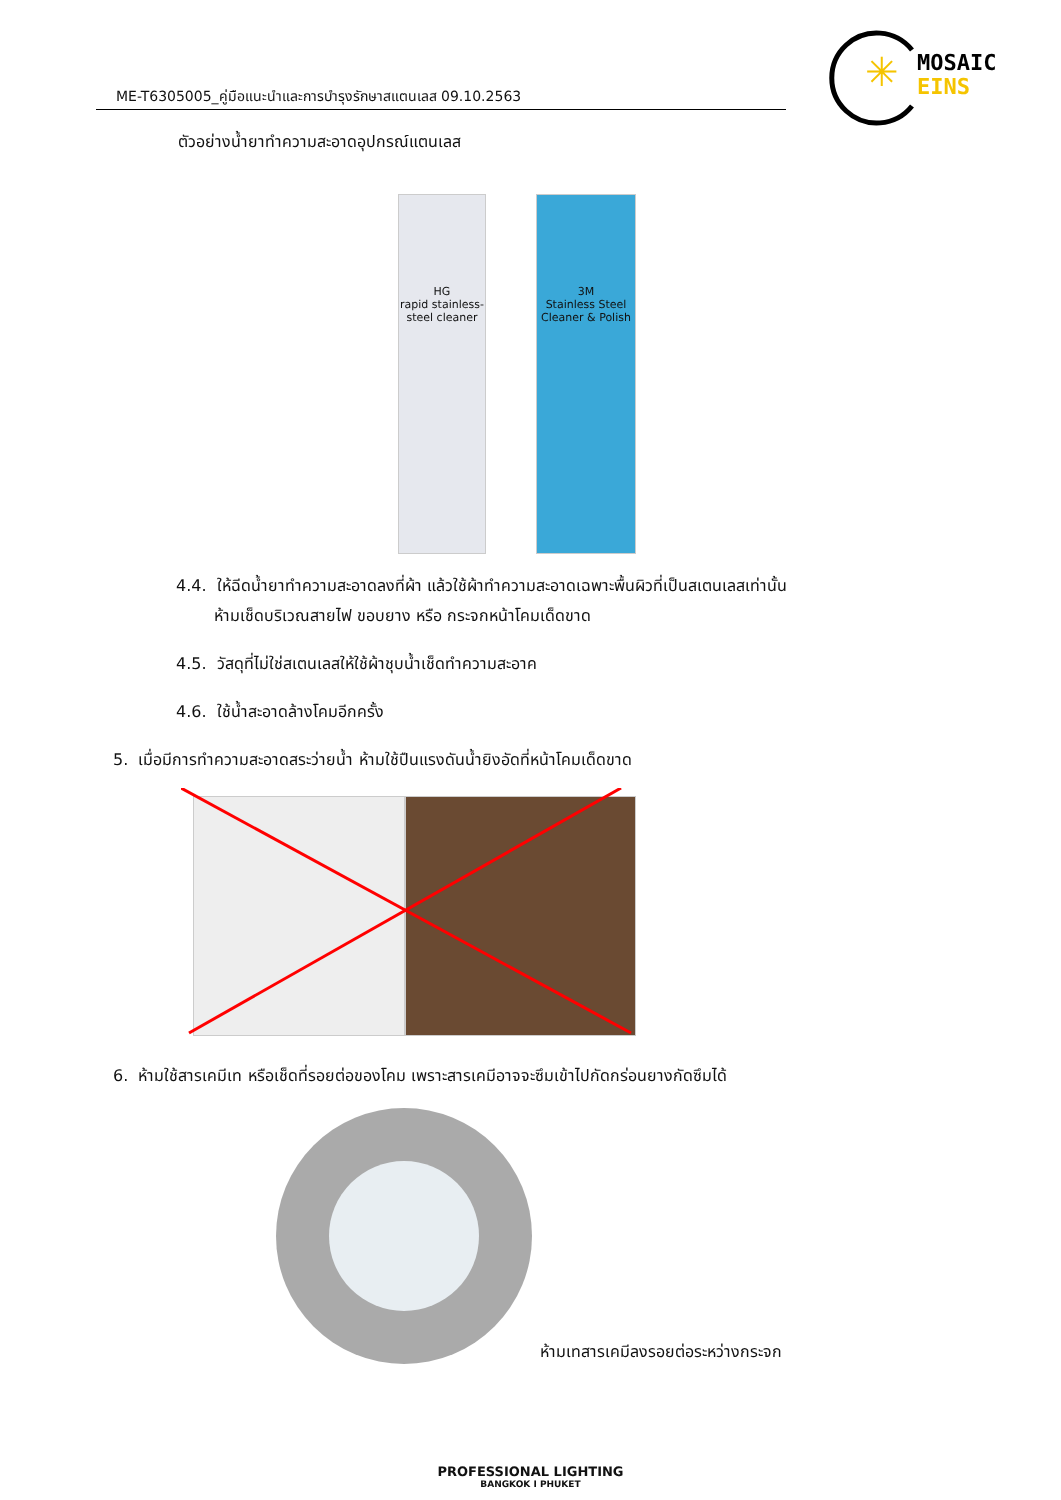ME-T6305005_คู่มือแนะนำและการบำรุงรักษาสแตนเลส 09.10.2563
✳
MOSAIC
EINS
ตัวอย่างน้ำยาทำความสะอาดอุปกรณ์แตนเลส
HG
rapid stainless-steel cleaner
3M
Stainless Steel Cleaner & Polish
4.4. ให้ฉีดน้ำยาทำความสะอาดลงที่ผ้า แล้วใช้ผ้าทำความสะอาดเฉพาะพื้นผิวที่เป็นสเตนเลสเท่านั้น
ห้ามเช็ดบริเวณสายไฟ ขอบยาง หรือ กระจกหน้าโคมเด็ดขาด
4.5. วัสดุที่ไม่ใช่สเตนเลสให้ใช้ผ้าชุบน้ำเช็ดทำความสะอาค
4.6. ใช้น้ำสะอาดล้างโคมอีกครั้ง
5. เมื่อมีการทำความสะอาดสระว่ายน้ำ ห้ามใช้ปืนแรงดันน้ำยิงอัดที่หน้าโคมเด็ดขาด
6. ห้ามใช้สารเคมีเท หรือเช็ดที่รอยต่อของโคม เพราะสารเคมีอาจจะซึมเข้าไปกัดกร่อนยางกัดซึมได้
ห้ามเทสารเคมีลงรอยต่อระหว่างกระจก
PROFESSIONAL LIGHTING
BANGKOK I PHUKET